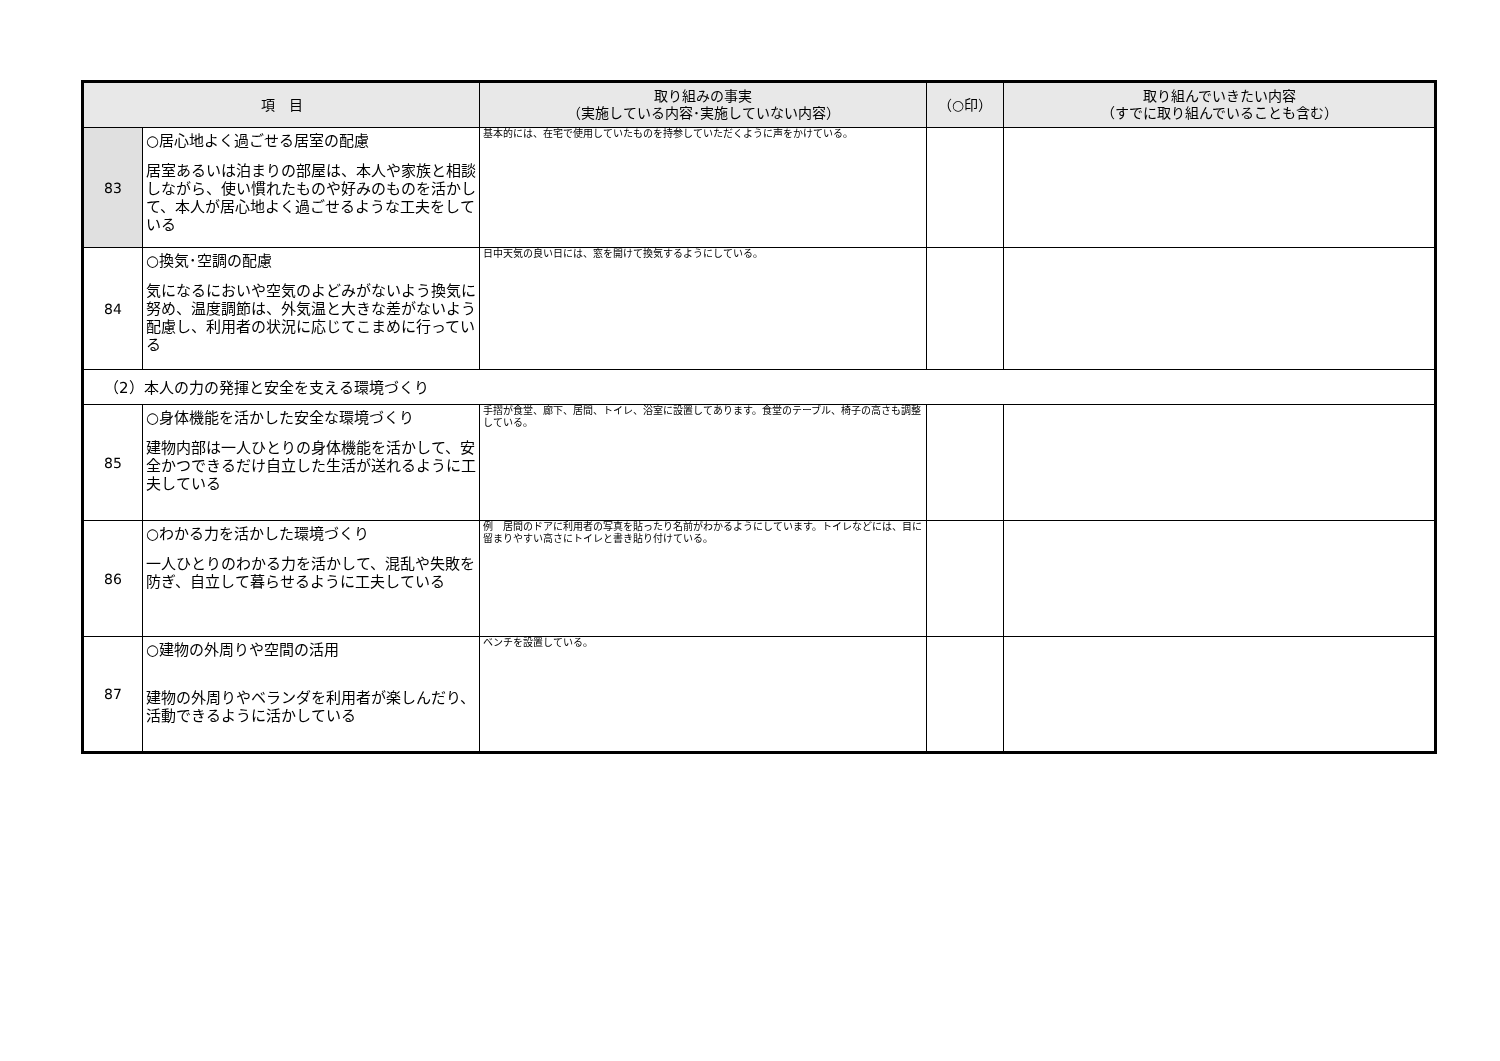| 項 目 | | 取り組みの事実 （実施している内容･実施していない内容） | （○印） | 取り組んでいきたい内容 （すでに取り組んでいることも含む） |
| --- | --- | --- | --- | --- |
| 83 | ○居心地よく過ごせる居室の配慮 居室あるいは泊まりの部屋は、本人や家族と相談しながら、使い慣れたものや好みのものを活かして、本人が居心地よく過ごせるような工夫をしている | 基本的には、在宅で使用していたものを持参していただくように声をかけている。 | | |
| 84 | ○換気･空調の配慮 気になるにおいや空気のよどみがないよう換気に努め、温度調節は、外気温と大きな差がないよう配慮し、利用者の状況に応じてこまめに行っている | 日中天気の良い日には、窓を開けて換気するようにしている。 | | |
| （2）本人の力の発揮と安全を支える環境づくり | | | | |
| 85 | ○身体機能を活かした安全な環境づくり 建物内部は一人ひとりの身体機能を活かして、安全かつできるだけ自立した生活が送れるように工夫している | 手摺が食堂、廊下、居間、トイレ、浴室に設置してあります。食堂のテーブル、椅子の高さも調整している。 | | |
| 86 | ○わかる力を活かした環境づくり 一人ひとりのわかる力を活かして、混乱や失敗を防ぎ、自立して暮らせるように工夫している | 例 居間のドアに利用者の写真を貼ったり名前がわかるようにしています。トイレなどには、目に留まりやすい高さにトイレと書き貼り付けている。 | | |
| 87 | ○建物の外周りや空間の活用 建物の外周りやベランダを利用者が楽しんだり、活動できるように活かしている | ベンチを設置している。 | | |